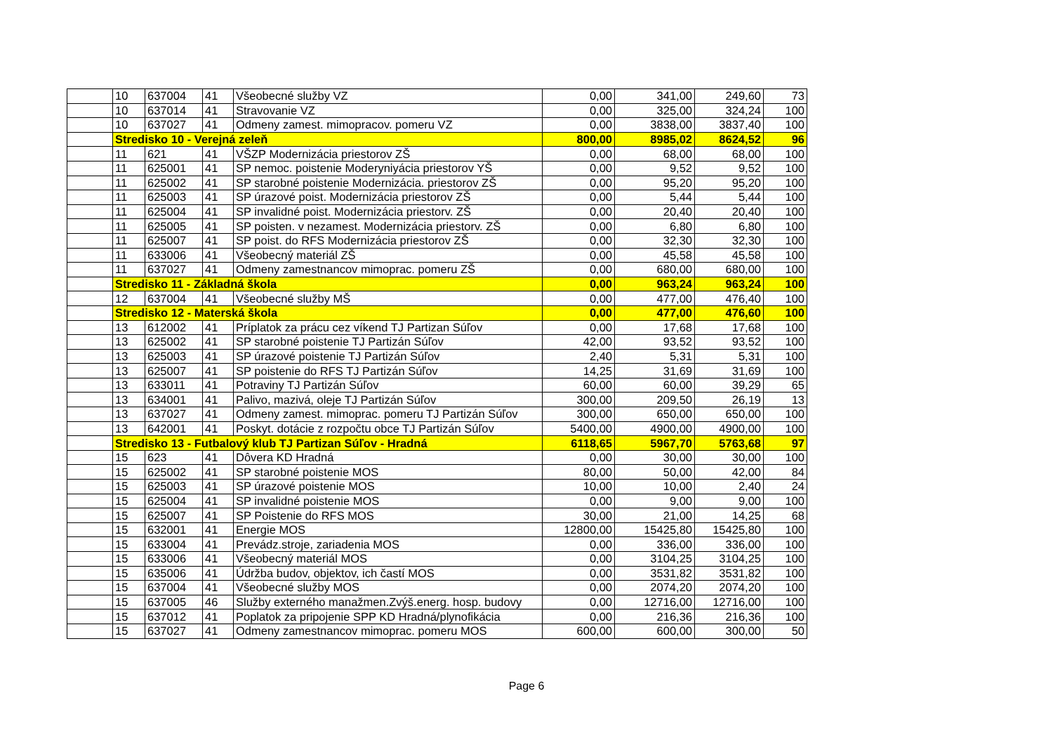| | 10 | 637004 | 41 | Všeobecné služby VZ | 0,00 | 341,00 | 249,60 | 73 |
| | 10 | 637014 | 41 | Stravovanie VZ | 0,00 | 325,00 | 324,24 | 100 |
| | 10 | 637027 | 41 | Odmeny zamest. mimopracov. pomeru VZ | 0,00 | 3838,00 | 3837,40 | 100 |
| | Stredisko 10 - Verejná zeleň | | | | 800,00 | 8985,02 | 8624,52 | 96 |
| | 11 | 621 | 41 | VŠZP Modernizácia priestorov ZŠ | 0,00 | 68,00 | 68,00 | 100 |
| | 11 | 625001 | 41 | SP nemoc. poistenie Moderyniyácia priestorov YŠ | 0,00 | 9,52 | 9,52 | 100 |
| | 11 | 625002 | 41 | SP starobné poistenie Modernizácia. priestorov ZŠ | 0,00 | 95,20 | 95,20 | 100 |
| | 11 | 625003 | 41 | SP úrazové poist. Modernizácia priestorov ZŠ | 0,00 | 5,44 | 5,44 | 100 |
| | 11 | 625004 | 41 | SP invalidné poist. Modernizácia priestorv. ZŠ | 0,00 | 20,40 | 20,40 | 100 |
| | 11 | 625005 | 41 | SP poisten. v nezamest. Modernizácia priestorv. ZŠ | 0,00 | 6,80 | 6,80 | 100 |
| | 11 | 625007 | 41 | SP poist. do RFS Modernizácia priestorov ZŠ | 0,00 | 32,30 | 32,30 | 100 |
| | 11 | 633006 | 41 | Všeobecný materiál ZŠ | 0,00 | 45,58 | 45,58 | 100 |
| | 11 | 637027 | 41 | Odmeny zamestnancov mimoprac. pomeru ZŠ | 0,00 | 680,00 | 680,00 | 100 |
| | Stredisko 11 - Základná škola | | | | 0,00 | 963,24 | 963,24 | 100 |
| | 12 | 637004 | 41 | Všeobecné služby MŠ | 0,00 | 477,00 | 476,40 | 100 |
| | Stredisko 12 - Materská škola | | | | 0,00 | 477,00 | 476,60 | 100 |
| | 13 | 612002 | 41 | Príplatok za prácu cez víkend TJ Partizan Súľov | 0,00 | 17,68 | 17,68 | 100 |
| | 13 | 625002 | 41 | SP starobné poistenie TJ Partizán Súľov | 42,00 | 93,52 | 93,52 | 100 |
| | 13 | 625003 | 41 | SP úrazové poistenie TJ Partizán Súľov | 2,40 | 5,31 | 5,31 | 100 |
| | 13 | 625007 | 41 | SP poistenie do RFS TJ Partizán Súľov | 14,25 | 31,69 | 31,69 | 100 |
| | 13 | 633011 | 41 | Potraviny TJ Partizán Súľov | 60,00 | 60,00 | 39,29 | 65 |
| | 13 | 634001 | 41 | Palivo, mazivá, oleje TJ Partizán Súľov | 300,00 | 209,50 | 26,19 | 13 |
| | 13 | 637027 | 41 | Odmeny zamest. mimoprac. pomeru TJ Partizán Súľov | 300,00 | 650,00 | 650,00 | 100 |
| | 13 | 642001 | 41 | Poskyt. dotácie z rozpočtu obce TJ Partizán Súľov | 5400,00 | 4900,00 | 4900,00 | 100 |
| | Stredisko 13 - Futbalový klub TJ Partizan Súľov - Hradná | | | | 6118,65 | 5967,70 | 5763,68 | 97 |
| | 15 | 623 | 41 | Dôvera KD Hradná | 0,00 | 30,00 | 30,00 | 100 |
| | 15 | 625002 | 41 | SP starobné poistenie MOS | 80,00 | 50,00 | 42,00 | 84 |
| | 15 | 625003 | 41 | SP úrazové poistenie MOS | 10,00 | 10,00 | 2,40 | 24 |
| | 15 | 625004 | 41 | SP invalidné poistenie MOS | 0,00 | 9,00 | 9,00 | 100 |
| | 15 | 625007 | 41 | SP Poistenie do RFS MOS | 30,00 | 21,00 | 14,25 | 68 |
| | 15 | 632001 | 41 | Energie MOS | 12800,00 | 15425,80 | 15425,80 | 100 |
| | 15 | 633004 | 41 | Prevádz.stroje, zariadenia MOS | 0,00 | 336,00 | 336,00 | 100 |
| | 15 | 633006 | 41 | Všeobecný materiál MOS | 0,00 | 3104,25 | 3104,25 | 100 |
| | 15 | 635006 | 41 | Údržba budov, objektov, ich častí MOS | 0,00 | 3531,82 | 3531,82 | 100 |
| | 15 | 637004 | 41 | Všeobecné služby MOS | 0,00 | 2074,20 | 2074,20 | 100 |
| | 15 | 637005 | 46 | Služby externého manažmen.Zvýš.energ. hosp. budovy | 0,00 | 12716,00 | 12716,00 | 100 |
| | 15 | 637012 | 41 | Poplatok za pripojenie SPP KD Hradná/plynofikácia | 0,00 | 216,36 | 216,36 | 100 |
| | 15 | 637027 | 41 | Odmeny zamestnancov mimoprac. pomeru MOS | 600,00 | 600,00 | 300,00 | 50 |
Page 6